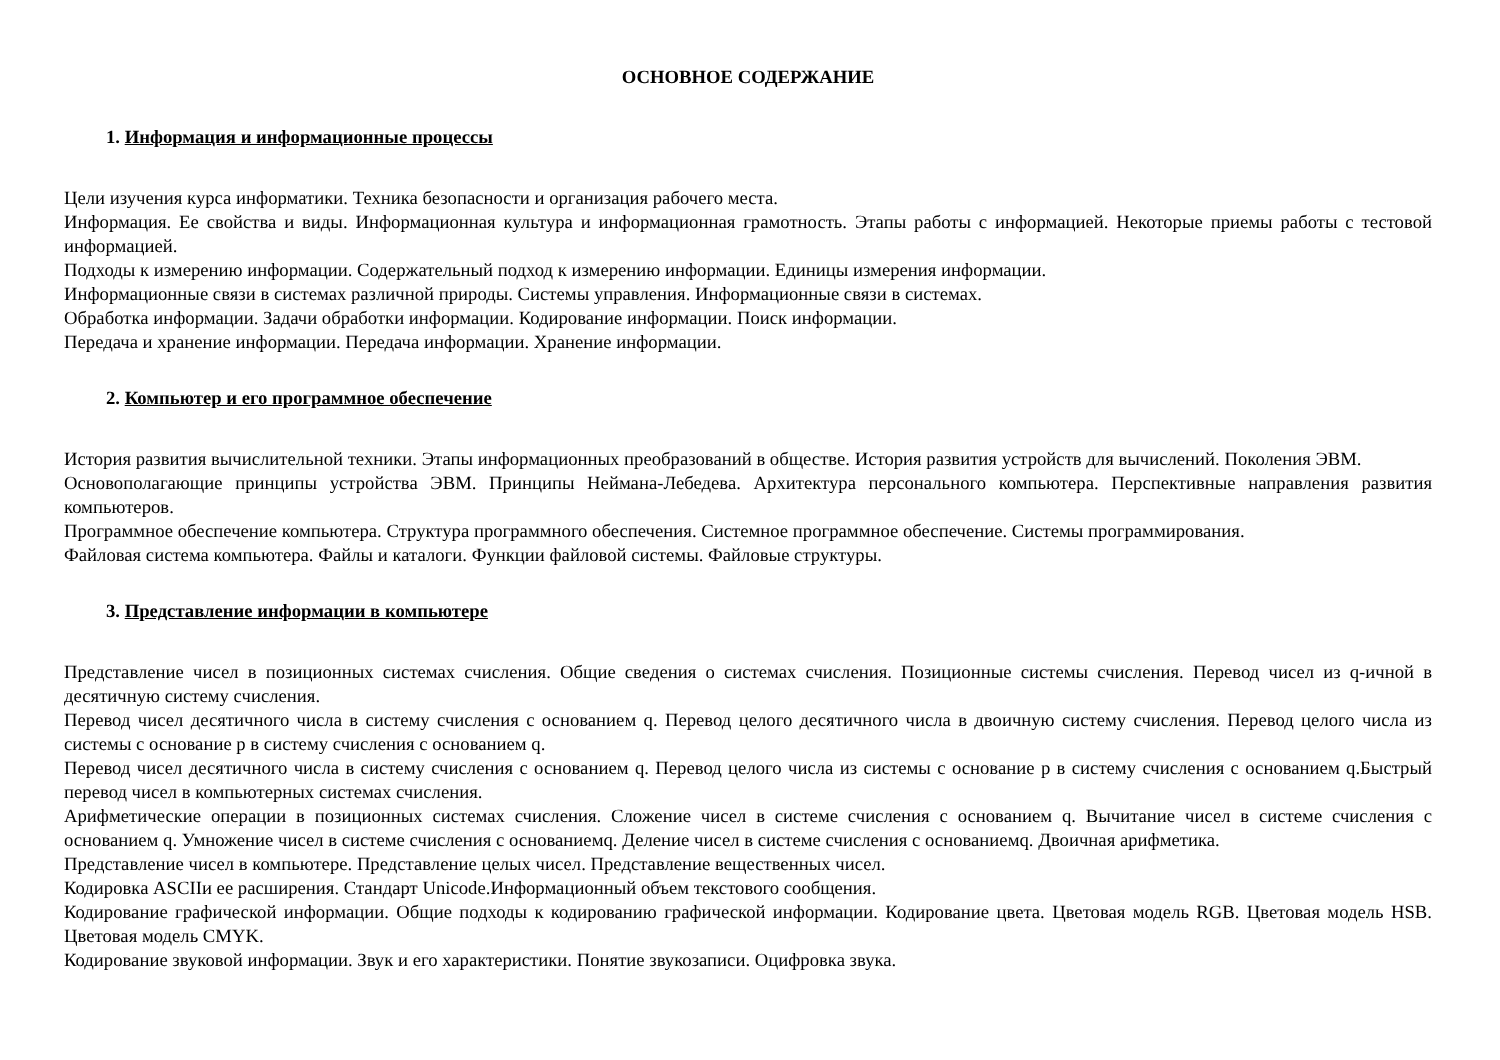ОСНОВНОЕ СОДЕРЖАНИЕ
1. Информация и информационные процессы
Цели изучения курса информатики. Техника безопасности и организация рабочего места.
Информация. Ее свойства и виды. Информационная культура и информационная грамотность. Этапы работы с информацией. Некоторые приемы работы с тестовой информацией.
Подходы к измерению информации. Содержательный подход к измерению информации. Единицы измерения информации.
Информационные связи в системах различной природы. Системы управления. Информационные связи в системах.
Обработка информации. Задачи обработки информации. Кодирование информации. Поиск информации.
Передача и хранение информации. Передача информации. Хранение информации.
2. Компьютер и его программное обеспечение
История развития вычислительной техники. Этапы информационных преобразований в обществе. История развития устройств для вычислений. Поколения ЭВМ.
Основополагающие принципы устройства ЭВМ. Принципы Неймана-Лебедева. Архитектура персонального компьютера. Перспективные направления развития компьютеров.
Программное обеспечение компьютера. Структура программного обеспечения. Системное программное обеспечение. Системы программирования.
Файловая система компьютера. Файлы и каталоги. Функции файловой системы. Файловые структуры.
3. Представление информации в компьютере
Представление чисел в позиционных системах счисления. Общие сведения о системах счисления. Позиционные системы счисления. Перевод чисел из q-ичной в десятичную систему счисления.
Перевод чисел десятичного числа в систему счисления с основанием q. Перевод целого десятичного числа в двоичную систему счисления. Перевод целого числа из системы с основание p в систему счисления с основанием q.
Перевод чисел десятичного числа в систему счисления с основанием q. Перевод целого числа из системы с основание p в систему счисления с основанием q.Быстрый перевод чисел в компьютерных системах счисления.
Арифметические операции в позиционных системах счисления. Сложение чисел в системе счисления с основанием q. Вычитание чисел в системе счисления с основанием q. Умножение чисел в системе счисления с основаниемq. Деление чисел в системе счисления с основаниемq. Двоичная арифметика.
Представление чисел в компьютере. Представление целых чисел. Представление вещественных чисел.
Кодировка ASCIIи ее расширения. Стандарт Unicode.Информационный объем текстового сообщения.
Кодирование графической информации. Общие подходы к кодированию графической информации. Кодирование цвета. Цветовая модель RGB. Цветовая модель HSB. Цветовая модель CMYK.
Кодирование звуковой информации. Звук и его характеристики. Понятие звукозаписи. Оцифровка звука.